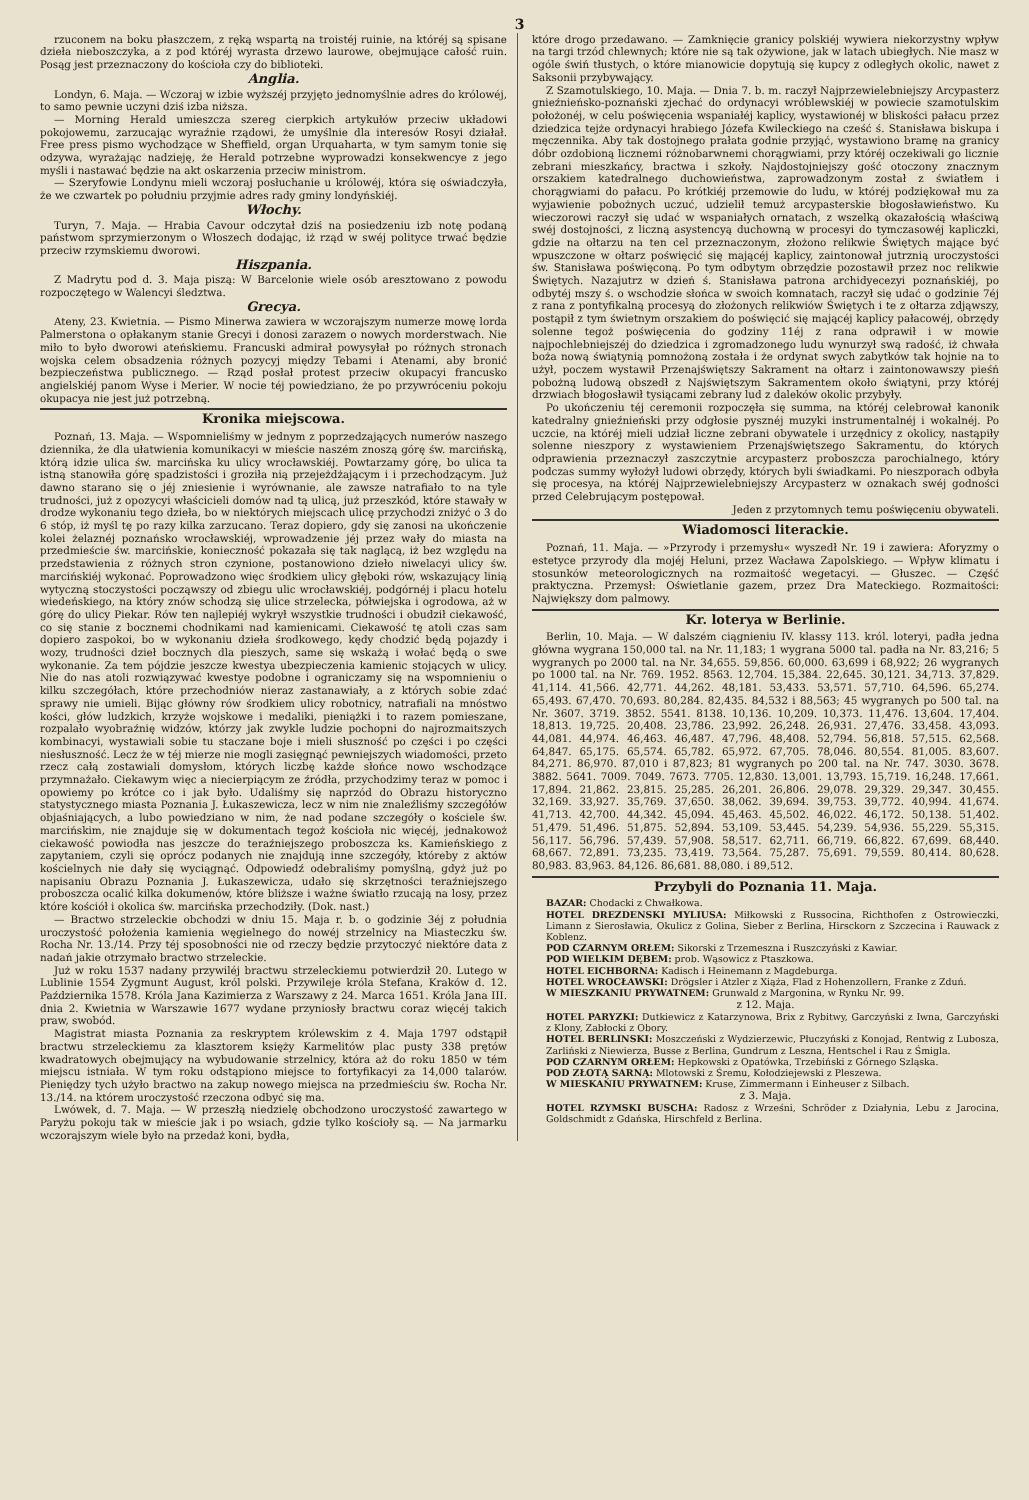3
rzuconem na boku płaszczem, z ręką wspartą na troistéj ruinie, na któréj są spisane dzieła nieboszczyka, a z pod któréj wyrasta drzewo laurowe, obejmujące całość ruin. Posąg jest przeznaczony do kościoła czy do biblioteki.
Anglia.
Londyn, 6. Maja. — Wczoraj w izbie wyższéj przyjęto jednomyślnie adres do królowéj, to samo pewnie uczyni dziś izba niższa.
— Morning Herald umieszcza szereg cierpkich artykułów przeciw układowi pokojowemu, zarzucając wyraźnie rządowi, że umyślnie dla interesów Rosyi działał. Free press pismo wychodzące w Sheffield, organ Urquaharta, w tym samym tonie się odzywa, wyrażając nadzieję, że Herald potrzebne wyprowadzi konsekwencye z jego myśli i nastawać będzie na akt oskarzenia przeciw ministrom.
— Szeryfowie Londynu mieli wczoraj posłuchanie u królowéj, która się oświadczyła, że we czwartek po południu przyjmie adres rady gminy londyńskiéj.
Włochy.
Turyn, 7. Maja. — Hrabia Cavour odczytał dziś na posiedzeniu izb notę podaną państwom sprzymierzonym o Włoszech dodając, iż rząd w swéj polityce trwać będzie przeciw rzymskiemu dworowi.
Hiszpania.
Z Madrytu pod d. 3. Maja piszą: W Barcelonie wiele osób aresztowano z powodu rozpoczętego w Walencyi śledztwa.
Grecya.
Ateny, 23. Kwietnia. — Pismo Minerwa zawiera w wczorajszym numerze mowę lorda Palmerstona o opłakanym stanie Grecyi i donosi zarazem o nowych morderstwach. Nie miło to było dworowi ateńskiemu. Francuski admirał powysyłał po różnych stronach wojska celem obsadzenia różnych pozycyj między Tebami i Atenami, aby bronić bezpieczeństwa publicznego. — Rząd posłał protest przeciw okupacyi francusko angielskiéj panom Wyse i Merier. W nocie téj powiedziano, że po przywróceniu pokoju okupacya nie jest już potrzebną.
Kronika miejscowa.
Poznań, 13. Maja. — Wspomnieliśmy w jednym z poprzedzających numerów naszego dziennika, że dla ułatwienia komunikacyi w mieście naszém znoszą górę św. marcińską, którą idzie ulica św. marcińska ku ulicy wrocławskiéj. Powtarzamy górę, bo ulica ta istną stanowiła górę spadzistości i groziła nią przejeżdżającym i i przechodzącym. Już dawno starano się o jéj zniesienie i wyrównanie, ale zawsze natrafiało to na tyle trudności, już z opozycyi właścicieli domów nad tą ulicą, już przeszkód, które stawały w drodze wykonaniu tego dzieła, bo w niektórych miejscach ulicę przychodzi zniżyć o 3 do 6 stóp, iż myśl tę po razy kilka zarzucano. Teraz dopiero, gdy się zanosi na ukończenie kolei żelaznéj poznańsko wrocławskiéj, wprowadzenie jéj przez wały do miasta na przedmieście św. marcińskie, konieczność pokazała się tak naglącą, iż bez względu na przedstawienia z różnych stron czynione, postanowiono dzieło niwelacyi ulicy św. marcińskiéj wykonać. Poprowadzono więc środkiem ulicy głęboki rów, wskazujący linią wytyczną stoczystości począwszy od zbiegu ulic wrocławskiéj, podgórnéj i placu hotelu wiedeńskiego, na który znów schodzą się ulice strzelecka, półwiejska i ogrodowa, aż w górę do ulicy Piekar. Rów ten najlepiéj wykrył wszystkie trudności i obudził ciekawość, co się stanie z bocznemi chodnikami nad kamienicami. Ciekawość tę atoli czas sam dopiero zaspokoi, bo w wykonaniu dzieła środkowego, kędy chodzić będą pojazdy i wozy, trudności dzieł bocznych dla pieszych, same się wskażą i wołać będą o swe wykonanie. Za tem pójdzie jeszcze kwestya ubezpieczenia kamienic stojących w ulicy. Nie do nas atoli rozwiązywać kwestye podobne i ograniczamy się na wspomnieniu o kilku szczegółach, które przechodniów nieraz zastanawiały, a z których sobie zdać sprawy nie umieli. Bijąc główny rów środkiem ulicy robotnicy, natrafiali na mnóstwo kości, głów ludzkich, krzyże wojskowe i medaliki, pieniążki i to razem pomieszane, rozpalało wyobraźnię widzów, którzy jak zwykle ludzie pochopni do najrozmaitszych kombinacyi, wystawiali sobie tu staczane boje i mieli słuszność po części i po części niesłuszność. Lecz że w téj mierze nie mogli zasięgnąć pewniejszych wiadomości, przeto rzecz całą zostawiali domysłom, których liczbę każde słońce nowo wschodzące przymnażało. Ciekawym więc a niecierpiącym ze źródła, przychodzimy teraz w pomoc i opowiemy po krótce co i jak było. Udaliśmy się naprzód do Obrazu historyczno statystycznego miasta Poznania J. Łukaszewicza, lecz w nim nie znaleźliśmy szczegółów objaśniających, a lubo powiedziano w nim, że nad podane szczegóły o kościele św. marcińskim, nie znajduje się w dokumentach tegoż kościoła nic więcéj, jednakowoż ciekawość powiodła nas jeszcze do teraźniejszego proboszcza ks. Kamieńskiego z zapytaniem, czyli się oprócz podanych nie znajdują inne szczegóły, któreby z aktów kościelnych nie dały się wyciągnąć. Odpowiedź odebraliśmy pomyślną, gdyż już po napisaniu Obrazu Poznania J. Łukaszewicza, udało się skrzętności teraźniejszego proboszcza ocalić kilka dokumenów, które bliższe i ważne światło rzucają na losy, przez które kościół i okolica św. marcińska przechodziły. (Dok. nast.)
— Bractwo strzeleckie obchodzi w dniu 15. Maja r. b. o godzinie 3éj z południa uroczystość położenia kamienia węgielnego do nowéj strzelnicy na Miasteczku św. Rocha Nr. 13./14. Przy téj sposobności nie od rzeczy będzie przytoczyć niektóre data z nadań jakie otrzymało bractwo strzeleckie.
Już w roku 1537 nadany przywiléj bractwu strzeleckiemu potwierdził 20. Lutego w Lublinie 1554 Zygmunt August, król polski. Przywileje króla Stefana, Kraków d. 12. Października 1578. Króla Jana Kazimierza z Warszawy z 24. Marca 1651. Króla Jana III. dnia 2. Kwietnia w Warszawie 1677 wydane przyniosły bractwu coraz więcéj takich praw, swobód.
Magistrat miasta Poznania za reskryptem królewskim z 4. Maja 1797 odstąpił bractwu strzeleckiemu za klasztorem księży Karmelitów plac pusty 338 prętów kwadratowych obejmujący na wybudowanie strzelnicy, która aż do roku 1850 w tém miejscu istniała. W tym roku odstąpiono miejsce to fortyfikacyi za 14,000 talarów. Pieniędzy tych użyło bractwo na zakup nowego miejsca na przedmieściu św. Rocha Nr. 13./14. na którem uroczystość rzeczona odbyć się ma.
Lwówek, d. 7. Maja. — W przeszłą niedzielę obchodzono uroczystość zawartego w Paryżu pokoju tak w mieście jak i po wsiach, gdzie tylko kościoły są. — Na jarmarku wczorajszym wiele było na przedaż koni, bydła,
które drogo przedawano. — Zamknięcie granicy polskiéj wywiera niekorzystny wpływ na targi trzód chlewnych; które nie są tak ożywione, jak w latach ubiegłych. Nie masz w ogóle świń tłustych, o które mianowicie dopytują się kupcy z odległych okolic, nawet z Saksonii przybywający.
Z Szamotulskiego, 10. Maja. — Dnia 7. b. m. raczył Najprzewielebniejszy Arcypasterz gnieźnieńsko-poznański zjechać do ordynacyi wróblewskiéj w powiecie szamotulskim położonéj, w celu poświęcenia wspaniałéj kaplicy, wystawionéj w bliskości pałacu przez dziedzica tejże ordynacyi hrabiego Józefa Kwileckiego na cześć ś. Stanisława biskupa i męczennika. Aby tak dostojnego prałata godnie przyjąć, wystawiono bramę na granicy dóbr ozdobioną licznemi różnobarwnemi chorągwiami, przy któréj oczekiwali go licznie zebrani mieszkańcy, bractwa i szkoły. Najdostojniejszy gość otoczony znacznym orszakiem katedralnego duchowieństwa, zaprowadzonym został z światłem i chorągwiami do pałacu. Po krótkiéj przemowie do ludu, w któréj podziękował mu za wyjawienie pobożnych uczuć, udzielił temuż arcypasterskie błogosławieństwo. Ku wieczorowi raczył się udać w wspaniałych ornatach, z wszelką okazałością właściwą swéj dostojności, z liczną asystencyą duchowną w procesyi do tymczasowéj kapliczki, gdzie na ołtarzu na ten cel przeznaczonym, złożono relikwie Świętych mające być wpuszczone w ołtarz poświęcić się mającéj kaplicy, zaintonował jutrznią uroczystości św. Stanisława poświęconą. Po tym odbytym obrzędzie pozostawił przez noc relikwie Świętych. Nazajutrz w dzień ś. Stanisława patrona archidyecezyi poznańskiéj, po odbytéj mszy ś. o wschodzie słońca w swoich komnatach, raczył się udać o godzinie 7éj z rana z pontyfikalną procesyą do złożonych relikwiów Świętych i te z ołtarza zdjąwszy, postąpił z tym świetnym orszakiem do poświęcić się mającéj kaplicy pałacowéj, obrzędy solenne tegoż poświęcenia do godziny 11éj z rana odprawił i w mowie najpochlebniejszéj do dziedzica i zgromadzonego ludu wynurzył swą radość, iż chwała boża nową świątynią pomnożoną została i że ordynat swych zabytków tak hojnie na to użył, poczem wystawił Przenajświętszy Sakrament na ołtarz i zaintonowawszy pieśń pobożną ludową obszedł z Najświętszym Sakramentem około świątyni, przy któréj drzwiach błogosławił tysiącami zebrany lud z daleków okolic przybyły.
Po ukończeniu téj ceremonii rozpoczęła się summa, na któréj celebrował kanonik katedralny gnieźnieński przy odgłosie pysznéj muzyki instrumentalnéj i wokalnéj. Po uczcie, na któréj mieli udział liczne zebrani obywatele i urzędnicy z okolicy, nastąpiły solenne nieszpory z wystawieniem Przenajświętszego Sakramentu, do których odprawienia przeznaczył zaszczytnie arcypasterz proboszcza parochialnego, który podczas summy wyłożył ludowi obrzędy, których byli świadkami. Po nieszporach odbyła się procesya, na któréj Najprzewielebniejszy Arcypasterz w oznakach swéj godności przed Celebrującym postępował.
Jeden z przytomnych temu poświęceniu obywateli.
Wiadomosci literackie.
Poznań, 11. Maja. — »Przyrody i przemysłu« wyszedł Nr. 19 i zawiera: Aforyzmy o estetyce przyrody dla mojéj Heluni, przez Wacława Zapolskiego. — Wpływ klimatu i stosunków meteorologicznych na rozmaitość wegetacyi. — Głuszec. — Część praktyczna. Przemysł: Oświetlanie gazem, przez Dra Mateckiego. Rozmaitości: Największy dom palmowy.
Kr. loterya w Berlinie.
Berlin, 10. Maja. — W dalszém ciągnieniu IV. klassy 113. król. loteryi, padła jedna główna wygrana 150,000 tal. na Nr. 11,183; 1 wygrana 5000 tal. padła na Nr. 83,216; 5 wygranych po 2000 tal. na Nr. 34,655. 59,856. 60,000. 63,699 i 68,922; 26 wygranych po 1000 tal. na Nr. 769. 1952. 8563. 12,704. 15,384. 22,645. 30,121. 34,713. 37,829. 41,114. 41,566. 42,771. 44,262. 48,181. 53,433. 53,571. 57,710. 64,596. 65,274. 65,493. 67,470. 70,693. 80,284. 82,435. 84,532 i 88,563; 45 wygranych po 500 tal. na Nr. 3607. 3719. 3852. 5541. 8138. 10,136. 10,209. 10,373. 11,476. 13,604. 17,404. 18,813. 19,725. 20,408. 23,786. 23,992. 26,248. 26,931. 27,476. 33,458. 43,093. 44,081. 44,974. 46,463. 46,487. 47,796. 48,408. 52,794. 56,818. 57,515. 62,568. 64,847. 65,175. 65,574. 65,782. 65,972. 67,705. 78,046. 80,554. 81,005. 83,607. 84,271. 86,970. 87,010 i 87,823; 81 wygranych po 200 tal. na Nr. 747. 3030. 3678. 3882. 5641. 7009. 7049. 7673. 7705. 12,830. 13,001. 13,793. 15,719. 16,248. 17,661. 17,894. 21,862. 23,815. 25,285. 26,201. 26,806. 29,078. 29,329. 29,347. 30,455. 32,169. 33,927. 35,769. 37,650. 38,062. 39,694. 39,753. 39,772. 40,994. 41,674. 41,713. 42,700. 44,342. 45,094. 45,463. 45,502. 46,022. 46,172. 50,138. 51,402. 51,479. 51,496. 51,875. 52,894. 53,109. 53,445. 54,239. 54,936. 55,229. 55,315. 56,117. 56,796. 57,439. 57,908. 58,517. 62,711. 66,719. 66,822. 67,699. 68,440. 68,667. 72,891. 73,235. 73,419. 73,564. 75,287. 75,691. 79,559. 80,414. 80,628. 80,983. 83,963. 84,126. 86,681. 88,080. i 89,512.
Przybyli do Poznania 11. Maja.
BAZAR: Chodacki z Chwałkowa.
HOTEL DREZDENSKI MYLIUSA: Miłkowski z Russocina, Richthofen z Ostrowieczki, Limann z Sierosławia, Okulicz z Golina, Sieber z Berlina, Hirsckorn z Szczecina i Rauwack z Koblenz.
POD CZARNYM ORŁEM: Sikorski z Trzemeszna i Ruszczyński z Kawiar.
POD WIELKIM DĘBEM: prob. Wąsowicz z Ptaszkowa.
HOTEL EICHBORNA: Kadisch i Heinemann z Magdeburga.
HOTEL WROCŁAWSKI: Drögsler i Atzler z Xiąża, Flad z Hohenzollern, Franke z Zduń.
W MIESZKANIU PRYWATNEM: Grunwald z Margonina, w Rynku Nr. 99.
z 12. Maja.
HOTEL PARYZKI: Dutkiewicz z Katarzynowa, Brix z Rybitwy, Garczyński z Iwna, Garczyński z Klony, Zabłocki z Obory.
HOTEL BERLINSKI: Moszczeński z Wydzierzewic, Płuczyński z Konojad, Rentwig z Lubosza, Zarliński z Niewierza, Busse z Berlina, Gundrum z Leszna, Hentschel i Rau z Śmigla.
POD CZARNYM ORŁEM: Hepkowski z Opatówka, Trzebiński z Górnego Szląska.
POD ZŁOTĄ SARNĄ: Mlotowski z Śremu, Kołodziejewski z Pleszewa.
W MIESKAŃIU PRYWATNEM: Kruse, Zimmermann i Einheuser z Silbach.
z 3. Maja.
HOTEL RZYMSKI BUSCHA: Radosz z Wrześni, Schröder z Działynia, Lebu z Jarocina, Goldschmidt z Gdańska, Hirschfeld z Berlina.